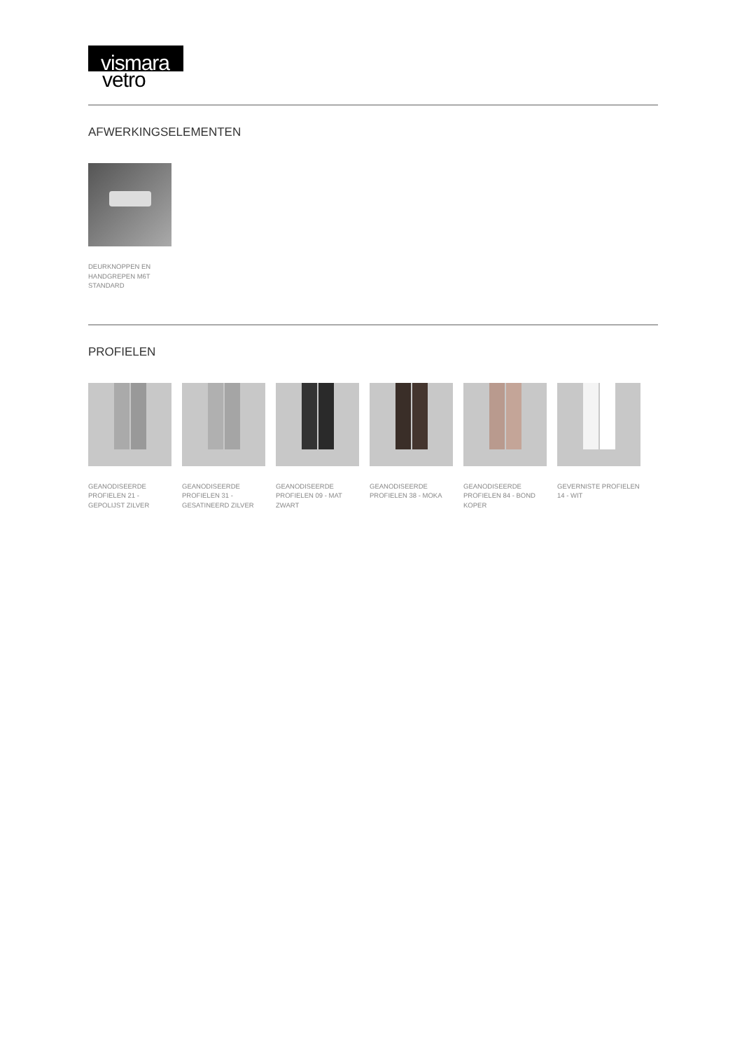vismara
vetro
AFWERKINGSELEMENTEN
DEURKNOPPEN EN HANDGREPEN M6T STANDARD
PROFIELEN
GEANODISEERDE PROFIELEN 21 - GEPOLIJST ZILVER
GEANODISEERDE PROFIELEN 31 - GESATINEERD ZILVER
GEANODISEERDE PROFIELEN 09 - MAT ZWART
GEANODISEERDE PROFIELEN 38 - MOKA
GEANODISEERDE PROFIELEN 84 - BOND KOPER
GEVERNISTE PROFIELEN 14 - WIT